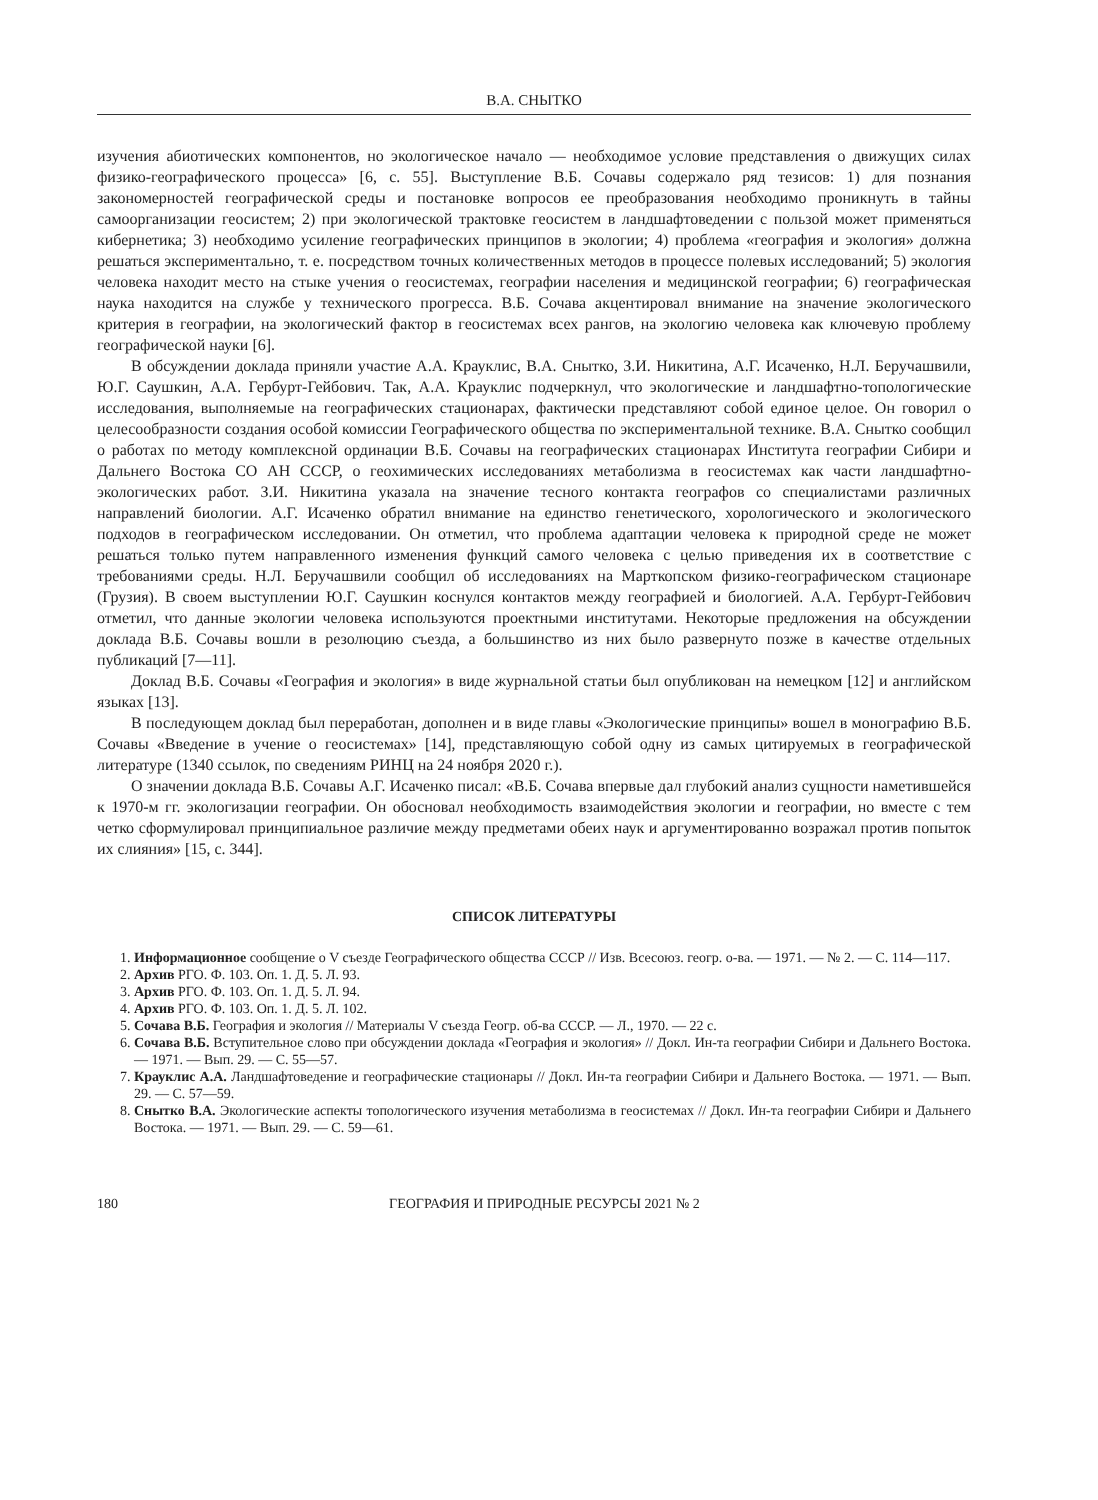В.А. СНЫТКО
изучения абиотических компонентов, но экологическое начало — необходимое условие представления о движущих силах физико-географического процесса» [6, с. 55]. Выступление В.Б. Сочавы содержало ряд тезисов: 1) для познания закономерностей географической среды и постановке вопросов ее преобразования необходимо проникнуть в тайны самоорганизации геосистем; 2) при экологической трактовке геосистем в ландшафтоведении с пользой может применяться кибернетика; 3) необходимо усиление географических принципов в экологии; 4) проблема «география и экология» должна решаться экспериментально, т. е. посредством точных количественных методов в процессе полевых исследований; 5) экология человека находит место на стыке учения о геосистемах, географии населения и медицинской географии; 6) географическая наука находится на службе у технического прогресса. В.Б. Сочава акцентировал внимание на значение экологического критерия в географии, на экологический фактор в геосистемах всех рангов, на экологию человека как ключевую проблему географической науки [6].
В обсуждении доклада приняли участие А.А. Крауклис, В.А. Снытко, З.И. Никитина, А.Г. Исаченко, Н.Л. Беручашвили, Ю.Г. Саушкин, А.А. Гербурт-Гейбович. Так, А.А. Крауклис подчеркнул, что экологические и ландшафтно-топологические исследования, выполняемые на географических стационарах, фактически представляют собой единое целое. Он говорил о целесообразности создания особой комиссии Географического общества по экспериментальной технике. В.А. Снытко сообщил о работах по методу комплексной ординации В.Б. Сочавы на географических стационарах Института географии Сибири и Дальнего Востока СО АН СССР, о геохимических исследованиях метаболизма в геосистемах как части ландшафтно-экологических работ. З.И. Никитина указала на значение тесного контакта географов со специалистами различных направлений биологии. А.Г. Исаченко обратил внимание на единство генетического, хорологического и экологического подходов в географическом исследовании. Он отметил, что проблема адаптации человека к природной среде не может решаться только путем направленного изменения функций самого человека с целью приведения их в соответствие с требованиями среды. Н.Л. Беручашвили сообщил об исследованиях на Марткопском физико-географическом стационаре (Грузия). В своем выступлении Ю.Г. Саушкин коснулся контактов между географией и биологией. А.А. Гербурт-Гейбович отметил, что данные экологии человека используются проектными институтами. Некоторые предложения на обсуждении доклада В.Б. Сочавы вошли в резолюцию съезда, а большинство из них было развернуто позже в качестве отдельных публикаций [7—11].
Доклад В.Б. Сочавы «География и экология» в виде журнальной статьи был опубликован на немецком [12] и английском языках [13].
В последующем доклад был переработан, дополнен и в виде главы «Экологические принципы» вошел в монографию В.Б. Сочавы «Введение в учение о геосистемах» [14], представляющую собой одну из самых цитируемых в географической литературе (1340 ссылок, по сведениям РИНЦ на 24 ноября 2020 г.).
О значении доклада В.Б. Сочавы А.Г. Исаченко писал: «В.Б. Сочава впервые дал глубокий анализ сущности наметившейся к 1970-м гг. экологизации географии. Он обосновал необходимость взаимодействия экологии и географии, но вместе с тем четко сформулировал принципиальное различие между предметами обеих наук и аргументированно возражал против попыток их слияния» [15, с. 344].
СПИСОК ЛИТЕРАТУРЫ
1. Информационное сообщение о V съезде Географического общества СССР // Изв. Всесоюз. геогр. о-ва. — 1971. — № 2. — С. 114—117.
2. Архив РГО. Ф. 103. Оп. 1. Д. 5. Л. 93.
3. Архив РГО. Ф. 103. Оп. 1. Д. 5. Л. 94.
4. Архив РГО. Ф. 103. Оп. 1. Д. 5. Л. 102.
5. Сочава В.Б. География и экология // Материалы V съезда Геогр. об-ва СССР. — Л., 1970. — 22 с.
6. Сочава В.Б. Вступительное слово при обсуждении доклада «География и экология» // Докл. Ин-та географии Сибири и Дальнего Востока. — 1971. — Вып. 29. — С. 55—57.
7. Крауклис А.А. Ландшафтоведение и географические стационары // Докл. Ин-та географии Сибири и Дальнего Востока. — 1971. — Вып. 29. — С. 57—59.
8. Снытко В.А. Экологические аспекты топологического изучения метаболизма в геосистемах // Докл. Ин-та географии Сибири и Дальнего Востока. — 1971. — Вып. 29. — С. 59—61.
180 ГЕОГРАФИЯ И ПРИРОДНЫЕ РЕСУРСЫ 2021 № 2